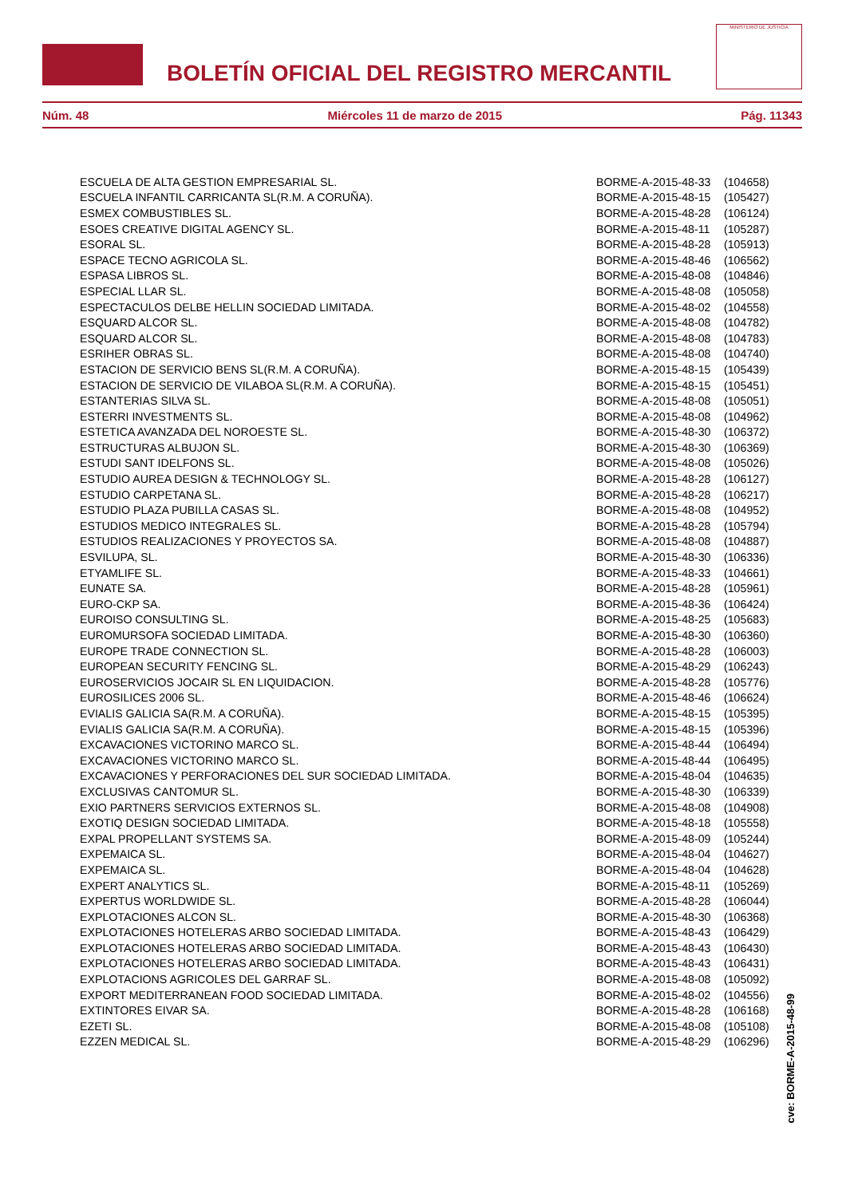BOLETÍN OFICIAL DEL REGISTRO MERCANTIL
MINISTERIO DE JUSTICIA
Núm. 48 Miércoles 11 de marzo de 2015 Pág. 11343
| ESCUELA DE ALTA GESTION EMPRESARIAL SL. | BORME-A-2015-48-33 | (104658) |
| ESCUELA INFANTIL CARRICANTA SL(R.M. A CORUÑA). | BORME-A-2015-48-15 | (105427) |
| ESMEX COMBUSTIBLES SL. | BORME-A-2015-48-28 | (106124) |
| ESOES CREATIVE DIGITAL AGENCY SL. | BORME-A-2015-48-11 | (105287) |
| ESORAL SL. | BORME-A-2015-48-28 | (105913) |
| ESPACE TECNO AGRICOLA SL. | BORME-A-2015-48-46 | (106562) |
| ESPASA LIBROS SL. | BORME-A-2015-48-08 | (104846) |
| ESPECIAL LLAR SL. | BORME-A-2015-48-08 | (105058) |
| ESPECTACULOS DELBE HELLIN SOCIEDAD LIMITADA. | BORME-A-2015-48-02 | (104558) |
| ESQUARD ALCOR SL. | BORME-A-2015-48-08 | (104782) |
| ESQUARD ALCOR SL. | BORME-A-2015-48-08 | (104783) |
| ESRIHER OBRAS SL. | BORME-A-2015-48-08 | (104740) |
| ESTACION DE SERVICIO BENS SL(R.M. A CORUÑA). | BORME-A-2015-48-15 | (105439) |
| ESTACION DE SERVICIO DE VILABOA SL(R.M. A CORUÑA). | BORME-A-2015-48-15 | (105451) |
| ESTANTERIAS SILVA SL. | BORME-A-2015-48-08 | (105051) |
| ESTERRI INVESTMENTS SL. | BORME-A-2015-48-08 | (104962) |
| ESTETICA AVANZADA DEL NOROESTE SL. | BORME-A-2015-48-30 | (106372) |
| ESTRUCTURAS ALBUJON SL. | BORME-A-2015-48-30 | (106369) |
| ESTUDI SANT IDELFONS SL. | BORME-A-2015-48-08 | (105026) |
| ESTUDIO AUREA DESIGN & TECHNOLOGY SL. | BORME-A-2015-48-28 | (106127) |
| ESTUDIO CARPETANA SL. | BORME-A-2015-48-28 | (106217) |
| ESTUDIO PLAZA PUBILLA CASAS SL. | BORME-A-2015-48-08 | (104952) |
| ESTUDIOS MEDICO INTEGRALES SL. | BORME-A-2015-48-28 | (105794) |
| ESTUDIOS REALIZACIONES Y PROYECTOS SA. | BORME-A-2015-48-08 | (104887) |
| ESVILUPA, SL. | BORME-A-2015-48-30 | (106336) |
| ETYAMLIFE SL. | BORME-A-2015-48-33 | (104661) |
| EUNATE SA. | BORME-A-2015-48-28 | (105961) |
| EURO-CKP SA. | BORME-A-2015-48-36 | (106424) |
| EUROISO CONSULTING SL. | BORME-A-2015-48-25 | (105683) |
| EUROMURSOFA SOCIEDAD LIMITADA. | BORME-A-2015-48-30 | (106360) |
| EUROPE TRADE CONNECTION SL. | BORME-A-2015-48-28 | (106003) |
| EUROPEAN SECURITY FENCING SL. | BORME-A-2015-48-29 | (106243) |
| EUROSERVICIOS JOCAIR SL EN LIQUIDACION. | BORME-A-2015-48-28 | (105776) |
| EUROSILICES 2006 SL. | BORME-A-2015-48-46 | (106624) |
| EVIALIS GALICIA SA(R.M. A CORUÑA). | BORME-A-2015-48-15 | (105395) |
| EVIALIS GALICIA SA(R.M. A CORUÑA). | BORME-A-2015-48-15 | (105396) |
| EXCAVACIONES VICTORINO MARCO SL. | BORME-A-2015-48-44 | (106494) |
| EXCAVACIONES VICTORINO MARCO SL. | BORME-A-2015-48-44 | (106495) |
| EXCAVACIONES Y PERFORACIONES DEL SUR SOCIEDAD LIMITADA. | BORME-A-2015-48-04 | (104635) |
| EXCLUSIVAS CANTOMUR SL. | BORME-A-2015-48-30 | (106339) |
| EXIO PARTNERS SERVICIOS EXTERNOS SL. | BORME-A-2015-48-08 | (104908) |
| EXOTIQ DESIGN SOCIEDAD LIMITADA. | BORME-A-2015-48-18 | (105558) |
| EXPAL PROPELLANT SYSTEMS SA. | BORME-A-2015-48-09 | (105244) |
| EXPEMAICA SL. | BORME-A-2015-48-04 | (104627) |
| EXPEMAICA SL. | BORME-A-2015-48-04 | (104628) |
| EXPERT ANALYTICS SL. | BORME-A-2015-48-11 | (105269) |
| EXPERTUS WORLDWIDE SL. | BORME-A-2015-48-28 | (106044) |
| EXPLOTACIONES ALCON SL. | BORME-A-2015-48-30 | (106368) |
| EXPLOTACIONES HOTELERAS ARBO SOCIEDAD LIMITADA. | BORME-A-2015-48-43 | (106429) |
| EXPLOTACIONES HOTELERAS ARBO SOCIEDAD LIMITADA. | BORME-A-2015-48-43 | (106430) |
| EXPLOTACIONES HOTELERAS ARBO SOCIEDAD LIMITADA. | BORME-A-2015-48-43 | (106431) |
| EXPLOTACIONS AGRICOLES DEL GARRAF SL. | BORME-A-2015-48-08 | (105092) |
| EXPORT MEDITERRANEAN FOOD SOCIEDAD LIMITADA. | BORME-A-2015-48-02 | (104556) |
| EXTINTORES EIVAR SA. | BORME-A-2015-48-28 | (106168) |
| EZETI SL. | BORME-A-2015-48-08 | (105108) |
| EZZEN MEDICAL SL. | BORME-A-2015-48-29 | (106296) |
cve: BORME-A-2015-48-99